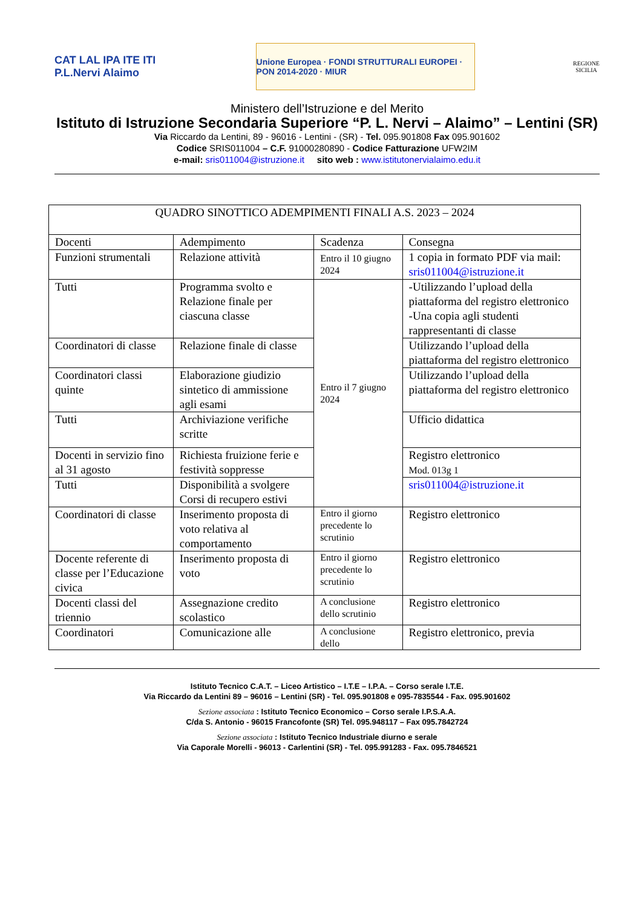CAT LAL IPA ITE ITI
P.L.Nervi Alaimo
Unione Europea · FONDI STRUTTURALI EUROPEI · PON 2014-2020 · MIUR
REGIONE
SICILIA
Ministero dell’Istruzione e del Merito
Istituto di Istruzione Secondaria Superiore “P. L. Nervi – Alaimo” – Lentini (SR)
Via Riccardo da Lentini, 89 - 96016 - Lentini - (SR) - Tel. 095.901808 Fax 095.901602
Codice SRIS011004 – C.F. 91000280890 - Codice Fatturazione UFW2IM
e-mail: sris011004@istruzione.it sito web : www.istitutonervialaimo.edu.it
| QUADRO SINOTTICO ADEMPIMENTI FINALI A.S. 2023 – 2024 | | | |
| --- | --- | --- | --- |
| Docenti | Adempimento | Scadenza | Consegna |
| Funzioni strumentali | Relazione attività | Entro il 10 giugno 2024 | 1 copia in formato PDF via mail: sris011004@istruzione.it |
| Tutti | Programma svolto e Relazione finale per ciascuna classe | Entro il 7 giugno 2024 | -Utilizzando l’upload della piattaforma del registro elettronico -Una copia agli studenti rappresentanti di classe |
| Coordinatori di classe | Relazione finale di classe | | Utilizzando l’upload della piattaforma del registro elettronico |
| Coordinatori classi quinte | Elaborazione giudizio sintetico di ammissione agli esami | | Utilizzando l’upload della piattaforma del registro elettronico |
| Tutti | Archiviazione verifiche scritte | | Ufficio didattica |
| Docenti in servizio fino al 31 agosto | Richiesta fruizione ferie e festività soppresse | | Registro elettronico Mod. 013g 1 |
| Tutti | Disponibilità a svolgere Corsi di recupero estivi | | sris011004@istruzione.it |
| Coordinatori di classe | Inserimento proposta di voto relativa al comportamento | Entro il giorno precedente lo scrutinio | Registro elettronico |
| Docente referente di classe per l’Educazione civica | Inserimento proposta di voto | Entro il giorno precedente lo scrutinio | Registro elettronico |
| Docenti classi del triennio | Assegnazione credito scolastico | A conclusione dello scrutinio | Registro elettronico |
| Coordinatori | Comunicazione alle | A conclusione dello | Registro elettronico, previa |
Istituto Tecnico C.A.T. – Liceo Artistico – I.T.E – I.P.A. – Corso serale I.T.E.
Via Riccardo da Lentini 89 – 96016 – Lentini (SR) - Tel. 095.901808 e 095-7835544 - Fax. 095.901602
Sezione associata : Istituto Tecnico Economico – Corso serale I.P.S.A.A.
C/da S. Antonio - 96015 Francofonte (SR) Tel. 095.948117 – Fax 095.7842724
Sezione associata : Istituto Tecnico Industriale diurno e serale
Via Caporale Morelli - 96013 - Carlentini (SR) - Tel. 095.991283 - Fax. 095.7846521